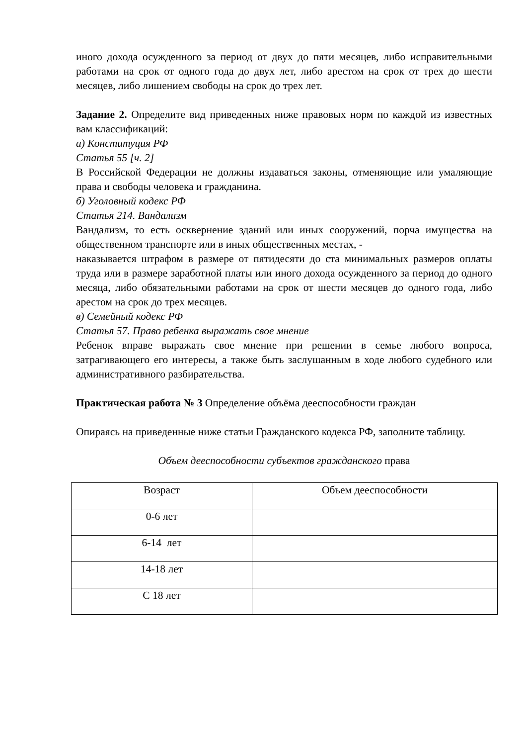иного дохода осужденного за период от двух до пяти месяцев, либо исправительными работами на срок от одного года до двух лет, либо арестом на срок от трех до шести месяцев, либо лишением свободы на срок до трех лет.
Задание 2. Определите вид приведенных ниже правовых норм по каждой из известных вам классификаций:
а) Конституция РФ
Статья 55 [ч. 2]
В Российской Федерации не должны издаваться законы, отменяющие или умаляющие права и свободы человека и гражданина.
б) Уголовный кодекс РФ
Статья 214. Вандализм
Вандализм, то есть осквернение зданий или иных сооружений, порча имущества на общественном транспорте или в иных общественных местах, -
наказывается штрафом в размере от пятидесяти до ста минимальных размеров оплаты труда или в размере заработной платы или иного дохода осужденного за период до одного месяца, либо обязательными работами на срок от шести месяцев до одного года, либо арестом на срок до трех месяцев.
в) Семейный кодекс РФ
Статья 57. Право ребенка выражать свое мнение
Ребенок вправе выражать свое мнение при решении в семье любого вопроса, затрагивающего его интересы, а также быть заслушанным в ходе любого судебного или административного разбирательства.
Практическая работа № 3 Определение объёма дееспособности граждан
Опираясь на приведенные ниже статьи Гражданского кодекса РФ, заполните таблицу.
Объем дееспособности субъектов гражданского права
| Возраст | Объем дееспособности |
| 0-6 лет | |
| 6-14 лет | |
| 14-18 лет | |
| С 18 лет | |